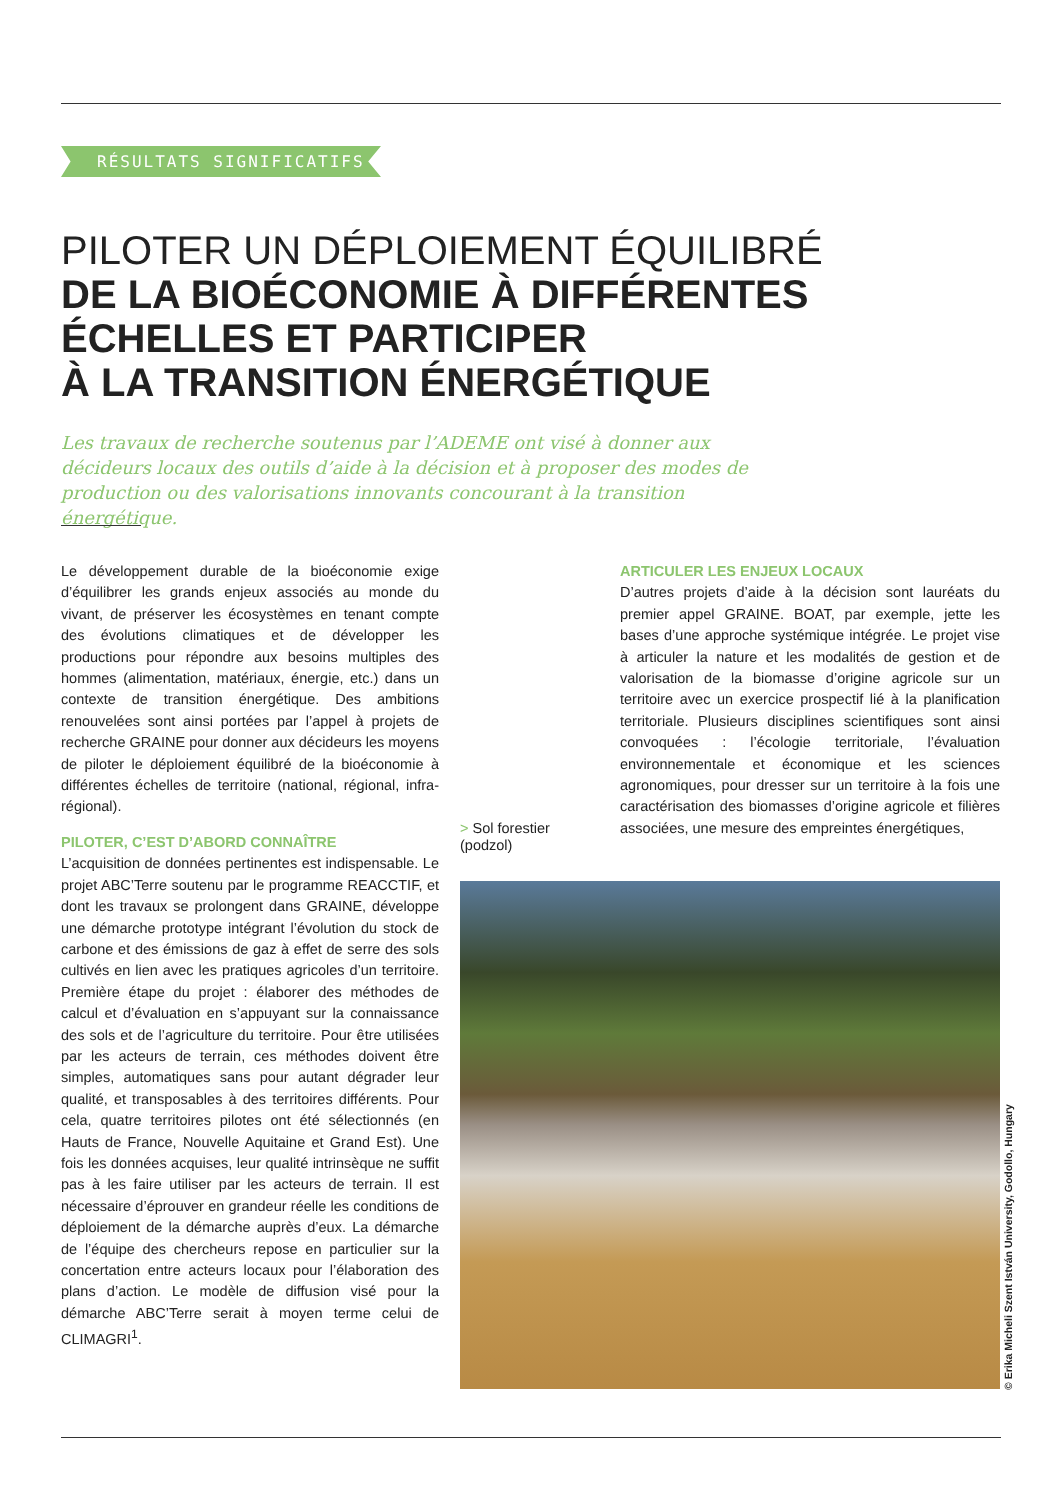RÉSULTATS SIGNIFICATIFS
PILOTER UN DÉPLOIEMENT ÉQUILIBRÉ
DE LA BIOÉCONOMIE À DIFFÉRENTES
ÉCHELLES ET PARTICIPER
À LA TRANSITION ÉNERGÉTIQUE
Les travaux de recherche soutenus par l’ADEME ont visé à donner aux décideurs locaux des outils d’aide à la décision et à proposer des modes de production ou des valorisations innovants concourant à la transition énergétique.
Le développement durable de la bioéconomie exige d’équilibrer les grands enjeux associés au monde du vivant, de préserver les écosystèmes en tenant compte des évolutions climatiques et de développer les productions pour répondre aux besoins multiples des hommes (alimentation, matériaux, énergie, etc.) dans un contexte de transition énergétique. Des ambitions renouvelées sont ainsi portées par l’appel à projets de recherche GRAINE pour donner aux décideurs les moyens de piloter le déploiement équilibré de la bioéconomie à différentes échelles de territoire (national, régional, infra-régional).
PILOTER, C’EST D’ABORD CONNAÎTRE
L’acquisition de données pertinentes est indispensable. Le projet ABC’Terre soutenu par le programme REACCTIF, et dont les travaux se prolongent dans GRAINE, développe une démarche prototype intégrant l’évolution du stock de carbone et des émissions de gaz à effet de serre des sols cultivés en lien avec les pratiques agricoles d’un territoire. Première étape du projet : élaborer des méthodes de calcul et d’évaluation en s’appuyant sur la connaissance des sols et de l’agriculture du territoire. Pour être utilisées par les acteurs de terrain, ces méthodes doivent être simples, automatiques sans pour autant dégrader leur qualité, et transposables à des territoires différents. Pour cela, quatre territoires pilotes ont été sélectionnés (en Hauts de France, Nouvelle Aquitaine et Grand Est). Une fois les données acquises, leur qualité intrinsèque ne suffit pas à les faire utiliser par les acteurs de terrain. Il est nécessaire d’éprouver en grandeur réelle les conditions de déploiement de la démarche auprès d’eux. La démarche de l’équipe des chercheurs repose en particulier sur la concertation entre acteurs locaux pour l’élaboration des plans d’action. Le modèle de diffusion visé pour la démarche ABC’Terre serait à moyen terme celui de CLIMAGRI<sup>1</sup>.
> Sol forestier
(podzol)
ARTICULER LES ENJEUX LOCAUX
D’autres projets d’aide à la décision sont lauréats du premier appel GRAINE. BOAT, par exemple, jette les bases d’une approche systémique intégrée. Le projet vise à articuler la nature et les modalités de gestion et de valorisation de la biomasse d’origine agricole sur un territoire avec un exercice prospectif lié à la planification territoriale. Plusieurs disciplines scientifiques sont ainsi convoquées : l’écologie territoriale, l’évaluation environnementale et économique et les sciences agronomiques, pour dresser sur un territoire à la fois une caractérisation des biomasses d’origine agricole et filières associées, une mesure des empreintes énergétiques,
© Erika Micheli Szent István University, Godollo, Hungary